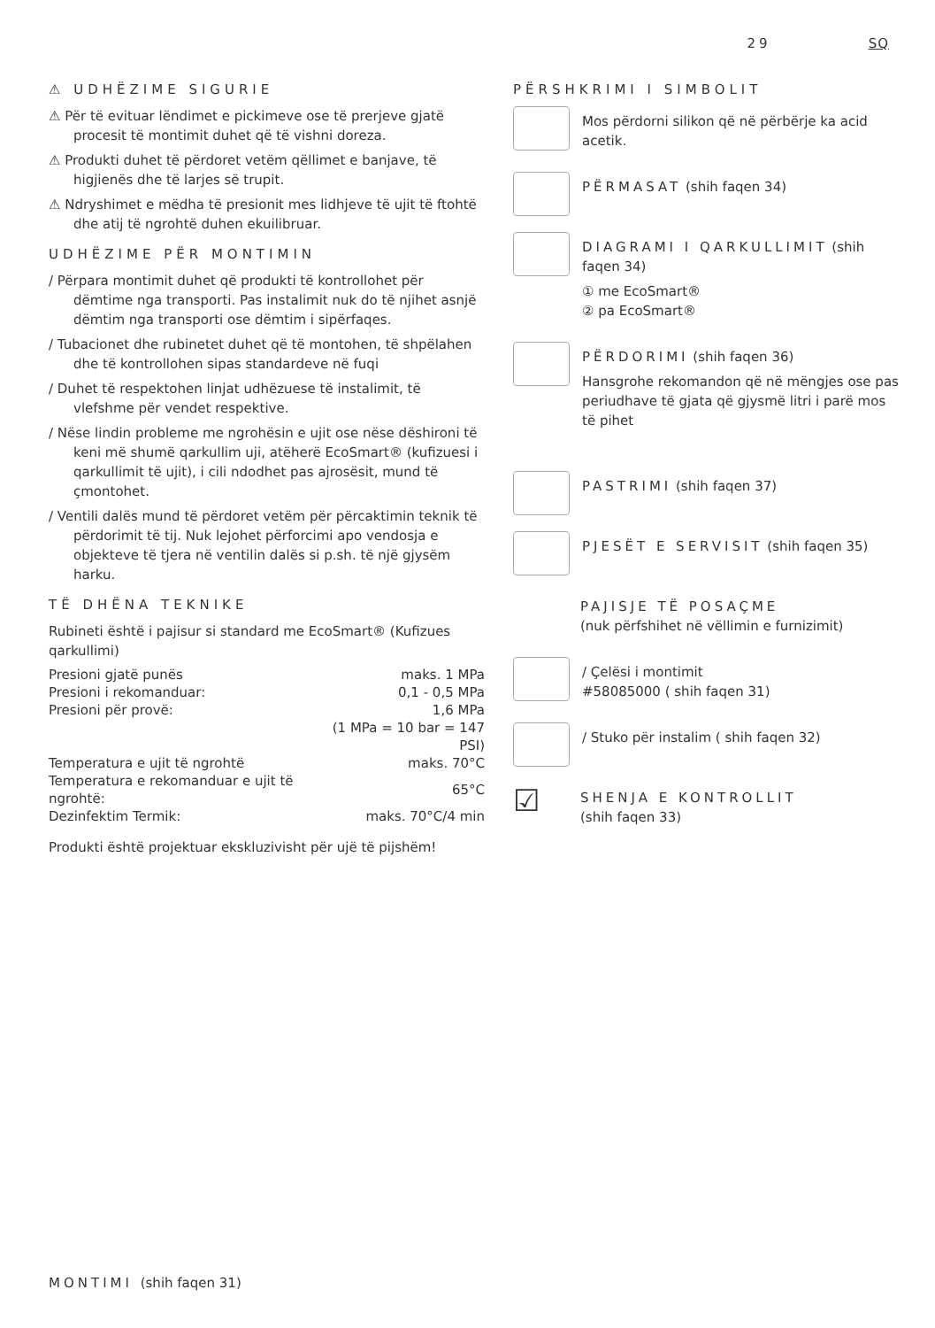29 SQ
⚠ UDHËZIME SIGURIE
⚠ Për të evituar lëndimet e pickimeve ose të prerjeve gjatë procesit të montimit duhet që të vishni doreza.
⚠ Produkti duhet të përdoret vetëm qëllimet e banjave, të higjienës dhe të larjes së trupit.
⚠ Ndryshimet e mëdha të presionit mes lidhjeve të ujit të ftohtë dhe atij të ngrohtë duhen ekuilibruar.
UDHËZIME PËR MONTIMIN
/ Përpara montimit duhet që produkti të kontrollohet për dëmtime nga transporti. Pas instalimit nuk do të njihet asnjë dëmtim nga transporti ose dëmtim i sipërfaqes.
/ Tubacionet dhe rubinetet duhet që të montohen, të shpëlahen dhe të kontrollohen sipas standardeve në fuqi
/ Duhet të respektohen linjat udhëzuese të instalimit, të vlefshme për vendet respektive.
/ Nëse lindin probleme me ngrohësin e ujit ose nëse dëshironi të keni më shumë qarkullim uji, atëherë EcoSmart® (kufizuesi i qarkullimit të ujit), i cili ndodhet pas ajrosësit, mund të çmontohet.
/ Ventili dalës mund të përdoret vetëm për përcaktimin teknik të përdorimit të tij. Nuk lejohet përforcimi apo vendosja e objekteve të tjera në ventilin dalës si p.sh. të një gjysëm harku.
TË DHËNA TEKNIKE
Rubineti është i pajisur si standard me EcoSmart® (Kufizues qarkullimi)
| Presioni gjatë punës | maks. 1 MPa |
| Presioni i rekomanduar: | 0,1 - 0,5 MPa |
| Presioni për provë: | 1,6 MPa |
| | (1 MPa = 10 bar = 147 PSI) |
| Temperatura e ujit të ngrohtë | maks. 70°C |
| Temperatura e rekomanduar e ujit të ngrohtë: | 65°C |
| Dezinfektim Termik: | maks. 70°C/4 min |
Produkti është projektuar ekskluzivisht për ujë të pijshëm!
PËRSHKRIMI I SIMBOLIT
Mos përdorni silikon që në përbërje ka acid acetik.
PËRMASAT (shih faqen 34)
DIAGRAMI I QARKULLIMIT (shih faqen 34)
① me EcoSmart®
② pa EcoSmart®
PËRDORIMI (shih faqen 36)
Hansgrohe rekomandon që në mëngjes ose pas periudhave të gjata që gjysmë litri i parë mos të pihet
PASTRIMI (shih faqen 37)
PJESËT E SERVISIT (shih faqen 35)
PAJISJE TË POSAÇME
(nuk përfshihet në vëllimin e furnizimit)
/ Çelësi i montimit
#58085000 ( shih faqen 31)
/ Stuko për instalim ( shih faqen 32)
☑
SHENJA E KONTROLLIT
(shih faqen 33)
MONTIMI (shih faqen 31)